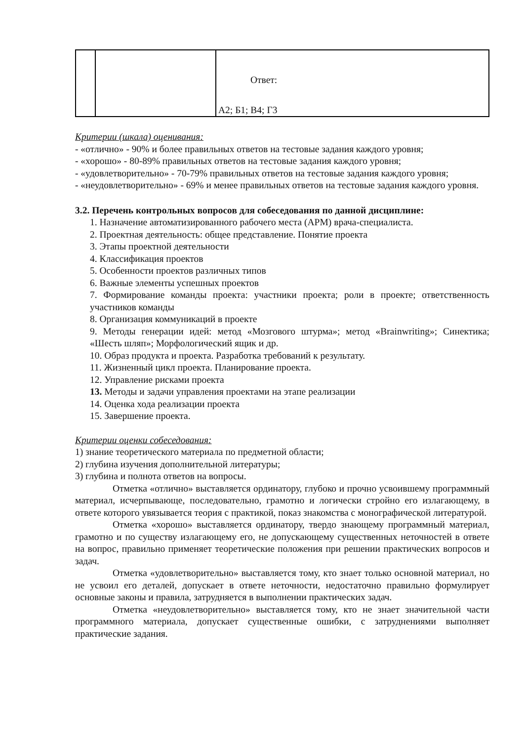| | | Ответ: А2; Б1; В4; Г3 |
Критерии (шкала) оценивания:
- «отлично» - 90% и более правильных ответов на тестовые задания каждого уровня;
- «хорошо» - 80-89% правильных ответов на тестовые задания каждого уровня;
- «удовлетворительно» - 70-79% правильных ответов на тестовые задания каждого уровня;
- «неудовлетворительно» - 69% и менее правильных ответов на тестовые задания каждого уровня.
3.2. Перечень контрольных вопросов для собеседования по данной дисциплине:
1. Назначение автоматизированного рабочего места (АРМ) врача-специалиста.
2. Проектная деятельность: общее представление. Понятие проекта
3. Этапы проектной деятельности
4. Классификация проектов
5. Особенности проектов различных типов
6. Важные элементы успешных проектов
7. Формирование команды проекта: участники проекта; роли в проекте; ответственность участников команды
8. Организация коммуникаций в проекте
9. Методы генерации идей: метод «Мозгового штурма»; метод «Brainwriting»; Синектика; «Шесть шляп»; Морфологический ящик и др.
10. Образ продукта и проекта. Разработка требований к результату.
11. Жизненный цикл проекта. Планирование проекта.
12. Управление рисками проекта
13. Методы и задачи управления проектами на этапе реализации
14. Оценка хода реализации проекта
15. Завершение проекта.
Критерии оценки собеседования:
1) знание теоретического материала по предметной области;
2) глубина изучения дополнительной литературы;
3) глубина и полнота ответов на вопросы.
Отметка «отлично» выставляется ординатору, глубоко и прочно усвоившему программный материал, исчерпывающе, последовательно, грамотно и логически стройно его излагающему, в ответе которого увязывается теория с практикой, показ знакомства с монографической литературой.
Отметка «хорошо» выставляется ординатору, твердо знающему программный материал, грамотно и по существу излагающему его, не допускающему существенных неточностей в ответе на вопрос, правильно применяет теоретические положения при решении практических вопросов и задач.
Отметка «удовлетворительно» выставляется тому, кто знает только основной материал, но не усвоил его деталей, допускает в ответе неточности, недостаточно правильно формулирует основные законы и правила, затрудняется в выполнении практических задач.
Отметка «неудовлетворительно» выставляется тому, кто не знает значительной части программного материала, допускает существенные ошибки, с затруднениями выполняет практические задания.